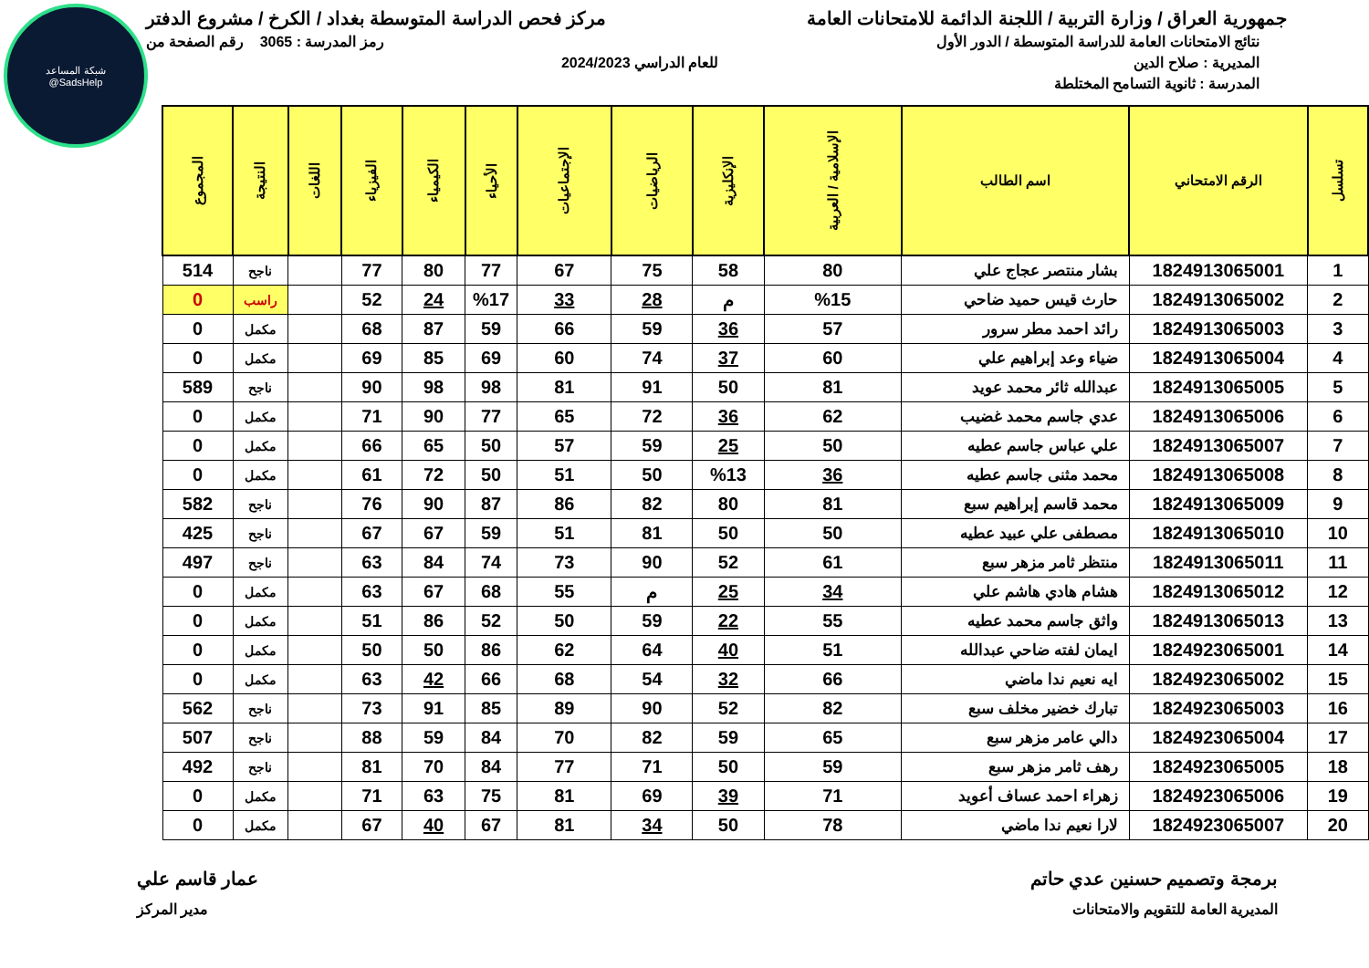شبكة المساعد
@SadsHelp
جمهورية العراق / وزارة التربية / اللجنة الدائمة للامتحانات العامة
مركز فحص الدراسة المتوسطة بغداد / الكرخ / مشروع الدفتر
نتائج الامتحانات العامة للدراسة المتوسطة / الدور الأول
رمز المدرسة : 3065 رقم الصفحة من
المديرية : صلاح الدين للعام الدراسي 2024/2023
المدرسة : ثانوية التسامح المختلطة
| تسلسل | الرقم الامتحاني | اسم الطالب | الإسلامية / العربية | الإنكليزية | الرياضيات | الإجتماعيات | الأحياء | الكيمياء | الفيزياء | اللغات | النتيجة | المجموع |
| --- | --- | --- | --- | --- | --- | --- | --- | --- | --- | --- | --- | --- |
| 1 | 1824913065001 | بشار منتصر عجاج علي | 80 | 58 | 75 | 67 | 77 | 80 | 77 | | ناجح | 514 |
| 2 | 1824913065002 | حارث قيس حميد ضاحي | %15 | م | 28 | 33 | %17 | 24 | 52 | | راسب | 0 |
| 3 | 1824913065003 | رائد احمد مطر سرور | 57 | 36 | 59 | 66 | 59 | 87 | 68 | | مكمل | 0 |
| 4 | 1824913065004 | ضياء وعد إبراهيم علي | 60 | 37 | 74 | 60 | 69 | 85 | 69 | | مكمل | 0 |
| 5 | 1824913065005 | عبدالله ثائر محمد عويد | 81 | 50 | 91 | 81 | 98 | 98 | 90 | | ناجح | 589 |
| 6 | 1824913065006 | عدي جاسم محمد غضيب | 62 | 36 | 72 | 65 | 77 | 90 | 71 | | مكمل | 0 |
| 7 | 1824913065007 | علي عباس جاسم عطيه | 50 | 25 | 59 | 57 | 50 | 65 | 66 | | مكمل | 0 |
| 8 | 1824913065008 | محمد مثنى جاسم عطيه | 36 | %13 | 50 | 51 | 50 | 72 | 61 | | مكمل | 0 |
| 9 | 1824913065009 | محمد قاسم إبراهيم سبع | 81 | 80 | 82 | 86 | 87 | 90 | 76 | | ناجح | 582 |
| 10 | 1824913065010 | مصطفى علي عبيد عطيه | 50 | 50 | 81 | 51 | 59 | 67 | 67 | | ناجح | 425 |
| 11 | 1824913065011 | منتظر ثامر مزهر سبع | 61 | 52 | 90 | 73 | 74 | 84 | 63 | | ناجح | 497 |
| 12 | 1824913065012 | هشام هادي هاشم علي | 34 | 25 | م | 55 | 68 | 67 | 63 | | مكمل | 0 |
| 13 | 1824913065013 | واثق جاسم محمد عطيه | 55 | 22 | 59 | 50 | 52 | 86 | 51 | | مكمل | 0 |
| 14 | 1824923065001 | ايمان لفته ضاحي عبدالله | 51 | 40 | 64 | 62 | 86 | 50 | 50 | | مكمل | 0 |
| 15 | 1824923065002 | ايه نعيم ندا ماضي | 66 | 32 | 54 | 68 | 66 | 42 | 63 | | مكمل | 0 |
| 16 | 1824923065003 | تبارك خضير مخلف سبع | 82 | 52 | 90 | 89 | 85 | 91 | 73 | | ناجح | 562 |
| 17 | 1824923065004 | دالي عامر مزهر سبع | 65 | 59 | 82 | 70 | 84 | 59 | 88 | | ناجح | 507 |
| 18 | 1824923065005 | رهف ثامر مزهر سبع | 59 | 50 | 71 | 77 | 84 | 70 | 81 | | ناجح | 492 |
| 19 | 1824923065006 | زهراء احمد عساف أعويد | 71 | 39 | 69 | 81 | 75 | 63 | 71 | | مكمل | 0 |
| 20 | 1824923065007 | لارا نعيم ندا ماضي | 78 | 50 | 34 | 81 | 67 | 40 | 67 | | مكمل | 0 |
برمجة وتصميم حسنين عدي حاتم عمار قاسم علي
المديرية العامة للتقويم والامتحانات
مدير المركز